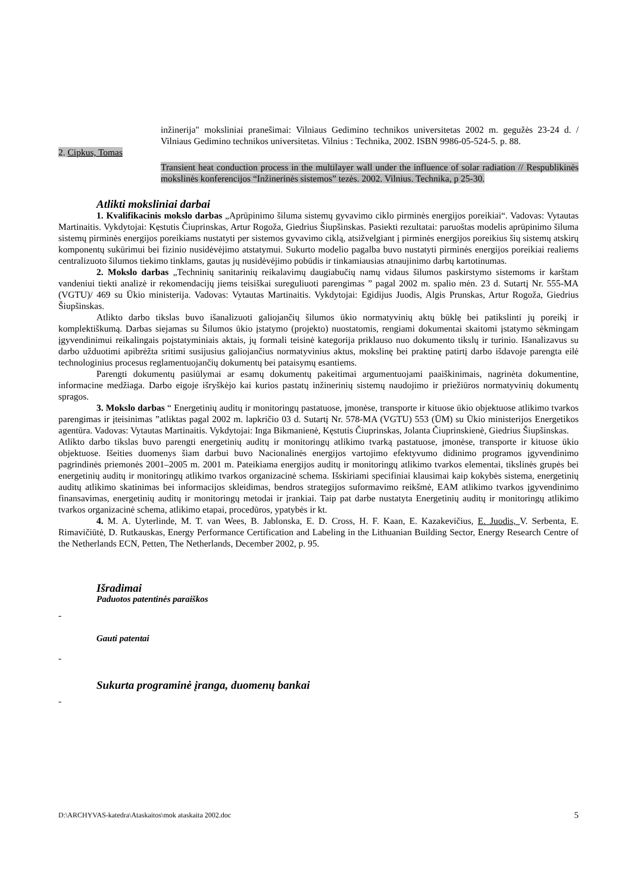inžinerija" moksliniai pranešimai: Vilniaus Gedimino technikos universitetas 2002 m. gegužės 23-24 d. / Vilniaus Gedimino technikos universitetas. Vilnius : Technika, 2002. ISBN 9986-05-524-5. p. 88.
2. Cipkus, Tomas
Transient heat conduction process in the multilayer wall under the influence of solar radiation // Respublikinės mokslinės konferencijos “Inžinerinės sistemos” tezės. 2002. Vilnius. Technika, p 25-30.
Atlikti moksliniai darbai
1. Kvalifikacinis mokslo darbas „Aprūpinimo šiluma sistemų gyvavimo ciklo pirminės energijos poreikiai“. Vadovas: Vytautas Martinaitis. Vykdytojai: Kęstutis Čiuprinskas, Artur Rogoža, Giedrius Šiupšinskas. Pasiekti rezultatai: paruoštas modelis aprūpinimo šiluma sistemų pirminės energijos poreikiams nustatyti per sistemos gyvavimo ciklą, atsižvelgiant į pirminės energijos poreikius šių sistemų atskirų komponentų sukūrimui bei fizinio nusidėvėjimo atstatymui. Sukurto modelio pagalba buvo nustatyti pirminės energijos poreikiai realiems centralizuoto šilumos tiekimo tinklams, gautas jų nusidėvėjimo pobūdis ir tinkamiausias atnaujinimo darbų kartotinumas.
2. Mokslo darbas „Techninių sanitarinių reikalavimų daugiabučių namų vidaus šilumos paskirstymo sistemoms ir karštam vandeniui tiekti analizė ir rekomendacijų jiems teisiškai sureguliuoti parengimas ” pagal 2002 m. spalio mėn. 23 d. Sutartį Nr. 555-MA (VGTU)/ 469 su Ūkio ministerija. Vadovas: Vytautas Martinaitis. Vykdytojai: Egidijus Juodis, Algis Prunskas, Artur Rogoža, Giedrius Šiupšinskas.
Atlikto darbo tikslas buvo išanalizuoti galiojančių šilumos ūkio normatyvinių aktų būklę bei patikslinti jų poreikį ir komplektiškumą. Darbas siejamas su Šilumos ūkio įstatymo (projekto) nuostatomis, rengiami dokumentai skaitomi įstatymo sėkmingam įgyvendinimui reikalingais poįstatyminiais aktais, jų formali teisinė kategorija priklauso nuo dokumento tikslų ir turinio. Išanalizavus su darbo užduotimi apibrėžta sritimi susijusius galiojančius normatyvinius aktus, mokslinę bei praktinę patirtį darbo išdavoje parengta eilė technologinius procesus reglamentuojančių dokumentų bei pataisymų esantiems.
Parengti dokumentų pasiūlymai ar esamų dokumentų pakeitimai argumentuojami paaiškinimais, nagrinėta dokumentine, informacine medžiaga. Darbo eigoje išryškėjo kai kurios pastatų inžinerinių sistemų naudojimo ir priežiūros normatyvinių dokumentų spragos.
3. Mokslo darbas “ Energetinių auditų ir monitoringų pastatuose, įmonėse, transporte ir kituose ūkio objektuose atlikimo tvarkos parengimas ir įteisinimas ”atliktas pagal 2002 m. lapkričio 03 d. Sutartį Nr. 578-MA (VGTU) 553 (ŪM) su Ūkio ministerijos Energetikos agentūra. Vadovas: Vytautas Martinaitis. Vykdytojai: Inga Bikmanienė, Kęstutis Čiuprinskas, Jolanta Čiuprinskienė, Giedrius Šiupšinskas.
Atlikto darbo tikslas buvo parengti energetinių auditų ir monitoringų atlikimo tvarką pastatuose, įmonėse, transporte ir kituose ūkio objektuose. Išeities duomenys šiam darbui buvo Nacionalinės energijos vartojimo efektyvumo didinimo programos įgyvendinimo pagrindinės priemonės 2001–2005 m. 2001 m. Pateikiama energijos auditų ir monitoringų atlikimo tvarkos elementai, tikslinės grupės bei energetinių auditų ir monitoringų atlikimo tvarkos organizacinė schema. Išskiriami specifiniai klausimai kaip kokybės sistema, energetinių auditų atlikimo skatinimas bei informacijos skleidimas, bendros strategijos suformavimo reikšmė, EAM atlikimo tvarkos įgyvendinimo finansavimas, energetinių auditų ir monitoringų metodai ir įrankiai. Taip pat darbe nustatyta Energetinių auditų ir monitoringų atlikimo tvarkos organizacinė schema, atlikimo etapai, procedūros, ypatybės ir kt.
4. M. A. Uyterlinde, M. T. van Wees, B. Jablonska, E. D. Cross, H. F. Kaan, E. Kazakevičius, E. Juodis, V. Serbenta, E. Rimavičiūtė, D. Rutkauskas, Energy Performance Certification and Labeling in the Lithuanian Building Sector, Energy Research Centre of the Netherlands ECN, Petten, The Netherlands, December 2002, p. 95.
Išradimai
Paduotos patentinės paraiškos
-
Gauti patentai
-
Sukurta programinė įranga, duomenų bankai
-
D:\ARCHYVAS-katedra\Ataskaitos\mok ataskaita 2002.doc 5